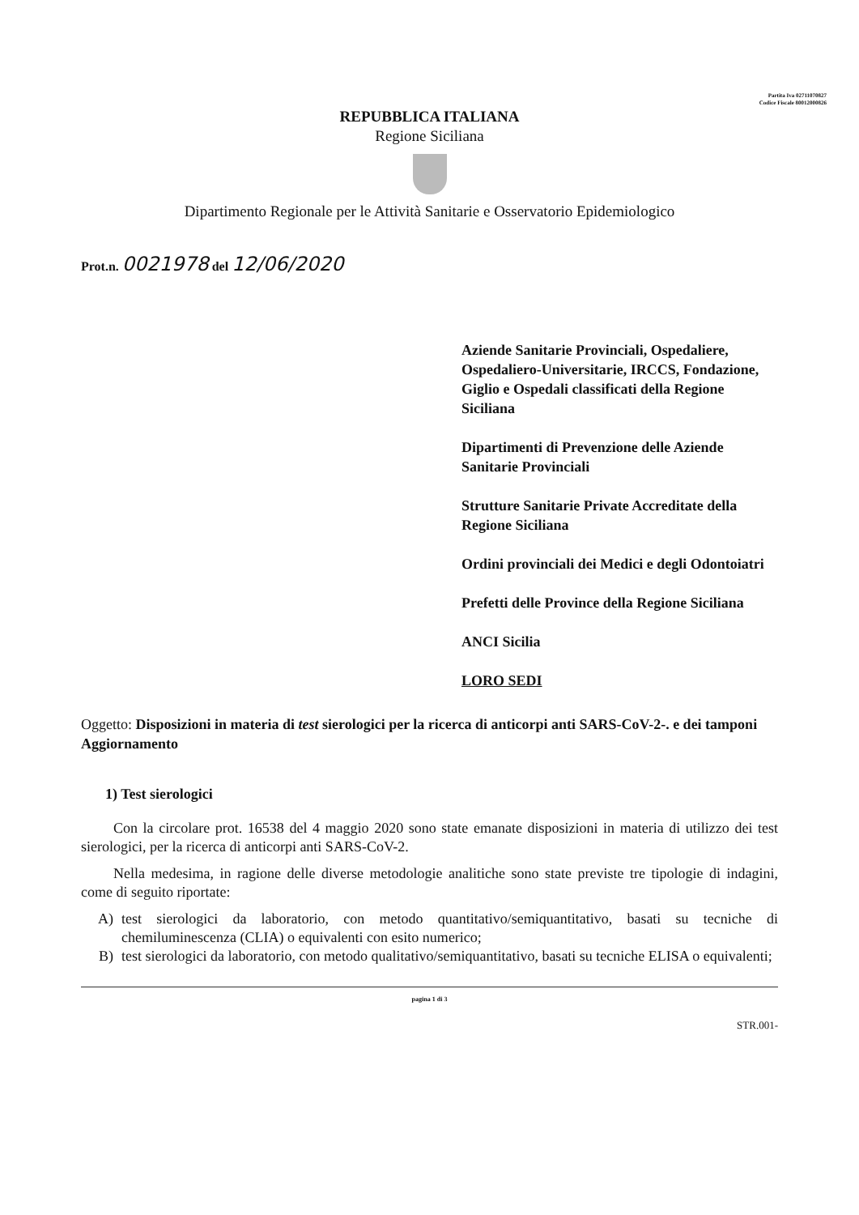Partita Iva 02711070827
Codice Fiscale 80012000826
REPUBBLICA ITALIANA
Regione Siciliana
Dipartimento Regionale per le Attività Sanitarie e Osservatorio Epidemiologico
Prot.n. 0021978 del 12/06/2020
Aziende Sanitarie Provinciali, Ospedaliere, Ospedaliero-Universitarie, IRCCS, Fondazione, Giglio e Ospedali classificati della Regione Siciliana
Dipartimenti di Prevenzione delle Aziende Sanitarie Provinciali
Strutture Sanitarie Private Accreditate della Regione Siciliana
Ordini provinciali dei Medici e degli Odontoiatri
Prefetti delle Province della Regione Siciliana
ANCI Sicilia
LORO SEDI
Oggetto: Disposizioni in materia di test sierologici per la ricerca di anticorpi anti SARS-CoV-2-. e dei tamponi Aggiornamento
1) Test sierologici
Con la circolare prot. 16538 del 4 maggio 2020 sono state emanate disposizioni in materia di utilizzo dei test sierologici, per la ricerca di anticorpi anti SARS-CoV-2.
Nella medesima, in ragione delle diverse metodologie analitiche sono state previste tre tipologie di indagini, come di seguito riportate:
A) test sierologici da laboratorio, con metodo quantitativo/semiquantitativo, basati su tecniche di chemiluminescenza (CLIA) o equivalenti con esito numerico;
B) test sierologici da laboratorio, con metodo qualitativo/semiquantitativo, basati su tecniche ELISA o equivalenti;
pagina 1 di 3
STR.001-